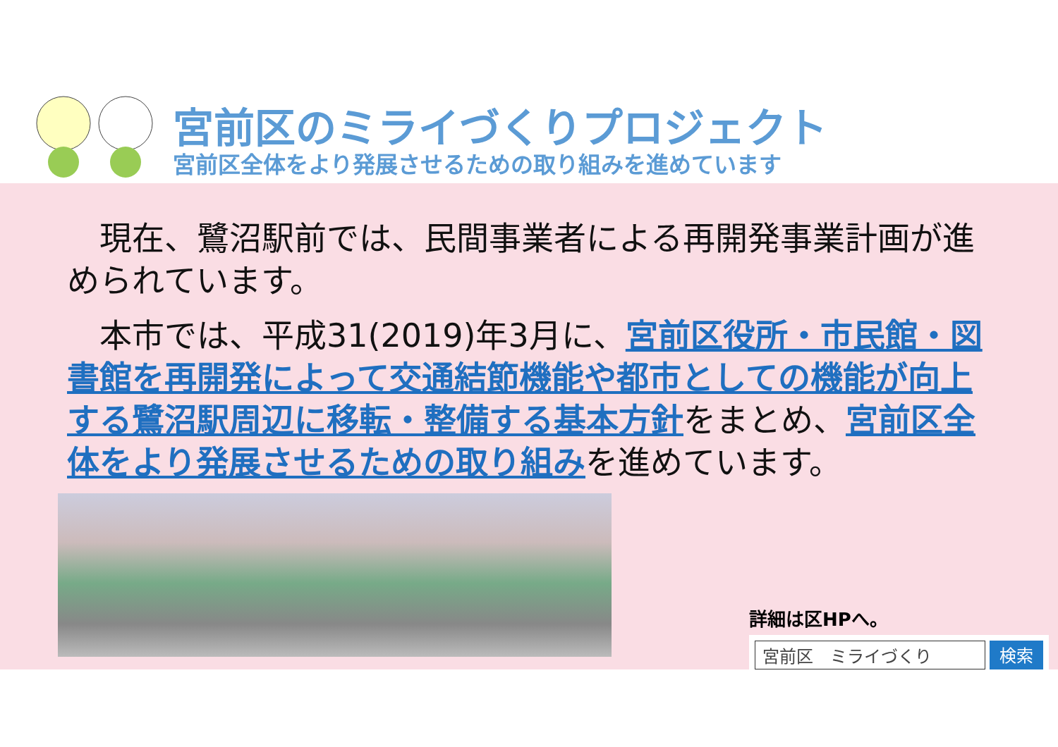宮前区のミライづくりプロジェクト
宮前区全体をより発展させるための取り組みを進めています
　現在、鷺沼駅前では、民間事業者による再開発事業計画が進められています。
　本市では、平成31(2019)年3月に、宮前区役所・市民館・図書館を再開発によって交通結節機能や都市としての機能が向上する鷺沼駅周辺に移転・整備する基本方針をまとめ、宮前区全体をより発展させるための取り組みを進めています。
詳細は区HPへ。
宮前区　ミライづくり 検索